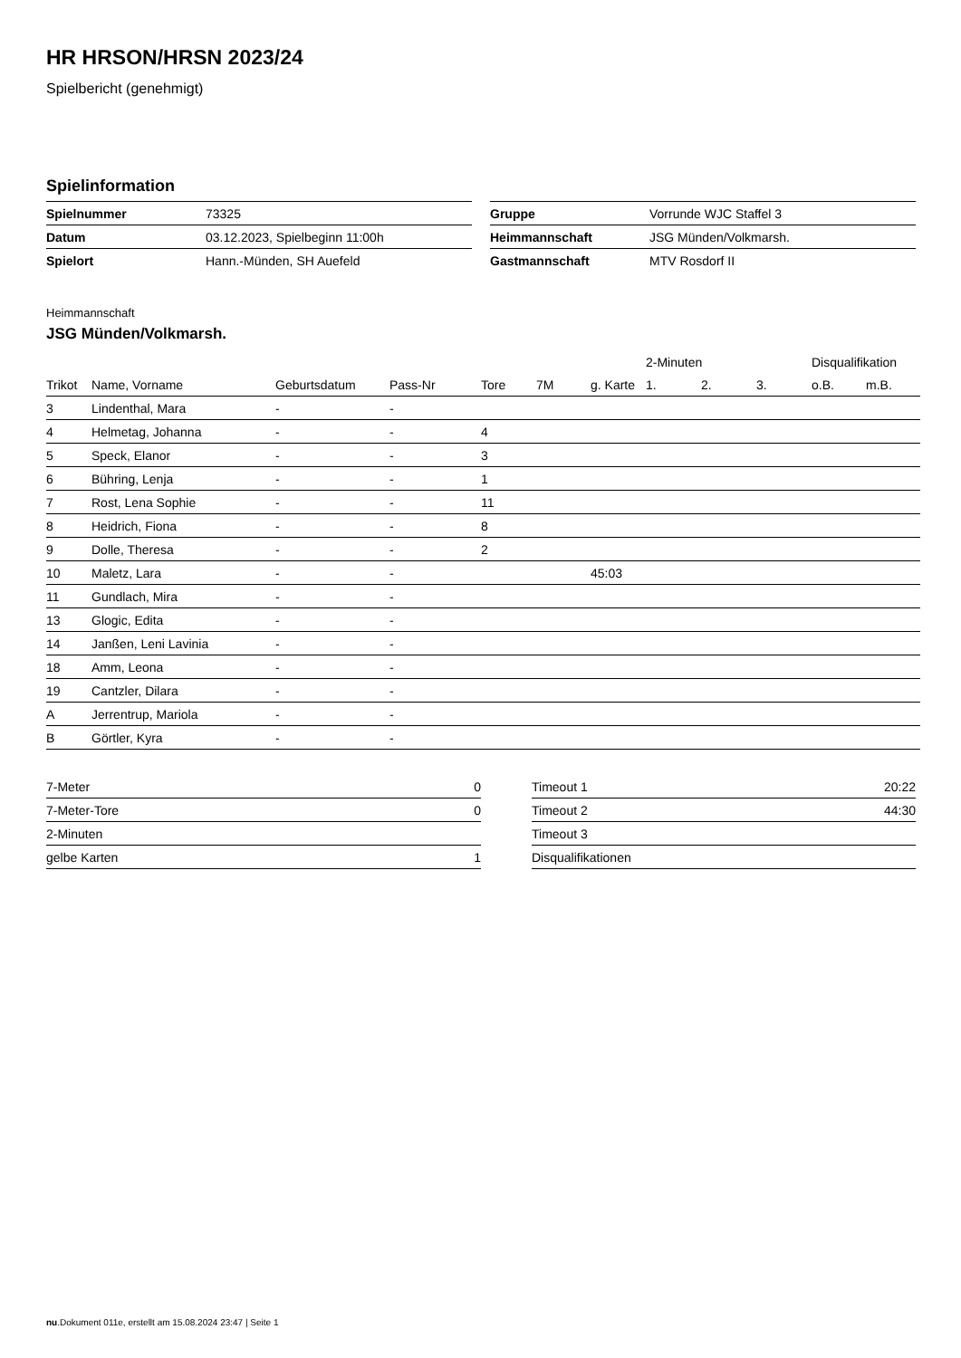HR HRSON/HRSN 2023/24
Spielbericht (genehmigt)
Spielinformation
| Spielnummer | 73325 |
| Datum | 03.12.2023, Spielbeginn 11:00h |
| Spielort | Hann.-Münden, SH Auefeld |
| Gruppe | Vorrunde WJC Staffel 3 |
| Heimmannschaft | JSG Münden/Volkmarsh. |
| Gastmannschaft | MTV Rosdorf II |
Heimmannschaft
JSG Münden/Volkmarsh.
| | | | | | | | 2-Minuten | | | Disqualifikation | |
| --- | --- | --- | --- | --- | --- | --- | --- | --- | --- | --- | --- |
| Trikot | Name, Vorname | Geburtsdatum | Pass-Nr | Tore | 7M | g. Karte | 1. | 2. | 3. | o.B. | m.B. |
| 3 | Lindenthal, Mara | - | - | | | | | | | | |
| 4 | Helmetag, Johanna | - | - | 4 | | | | | | | |
| 5 | Speck, Elanor | - | - | 3 | | | | | | | |
| 6 | Bühring, Lenja | - | - | 1 | | | | | | | |
| 7 | Rost, Lena Sophie | - | - | 11 | | | | | | | |
| 8 | Heidrich, Fiona | - | - | 8 | | | | | | | |
| 9 | Dolle, Theresa | - | - | 2 | | | | | | | |
| 10 | Maletz, Lara | - | - | | | 45:03 | | | | | |
| 11 | Gundlach, Mira | - | - | | | | | | | | |
| 13 | Glogic, Edita | - | - | | | | | | | | |
| 14 | Janßen, Leni Lavinia | - | - | | | | | | | | |
| 18 | Amm, Leona | - | - | | | | | | | | |
| 19 | Cantzler, Dilara | - | - | | | | | | | | |
| A | Jerrentrup, Mariola | - | - | | | | | | | | |
| B | Görtler, Kyra | - | - | | | | | | | | |
| 7-Meter | 0 |
| 7-Meter-Tore | 0 |
| 2-Minuten | |
| gelbe Karten | 1 |
| Timeout 1 | 20:22 |
| Timeout 2 | 44:30 |
| Timeout 3 | |
| Disqualifikationen | |
nu.Dokument 011e, erstellt am 15.08.2024 23:47 | Seite 1